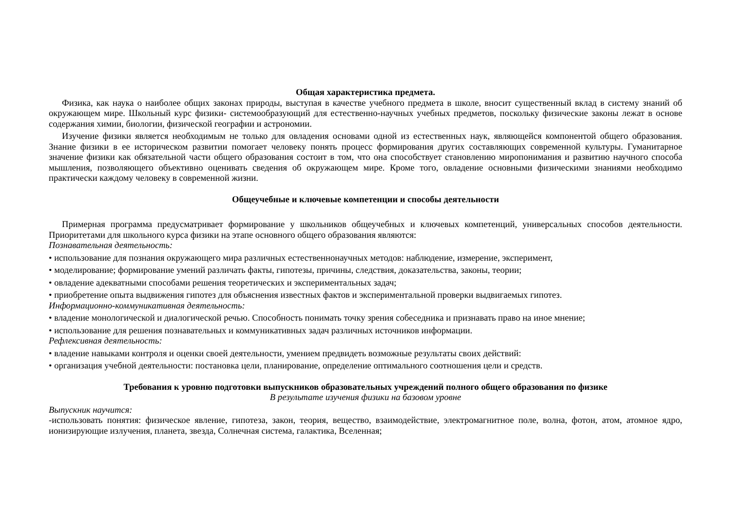Общая характеристика предмета.
Физика, как наука о наиболее общих законах природы, выступая в качестве учебного предмета в школе, вносит существенный вклад в систему знаний об окружающем мире. Школьный курс физики- системообразующий для естественно-научных учебных предметов, поскольку физические законы лежат в основе содержания химии, биологии, физической географии и астрономии.
Изучение физики является необходимым не только для овладения основами одной из естественных наук, являющейся компонентой общего образования. Знание физики в ее историческом развитии помогает человеку понять процесс формирования других составляющих современной культуры. Гуманитарное значение физики как обязательной части общего образования состоит в том, что она способствует становлению миропонимания и развитию научного способа мышления, позволяющего объективно оценивать сведения об окружающем мире. Кроме того, овладение основными физическими знаниями необходимо практически каждому человеку в современной жизни.
Общеучебные и ключевые компетенции и способы деятельности
Примерная программа предусматривает формирование у школьников общеучебных и ключевых компетенций, универсальных способов деятельности. Приоритетами для школьного курса физики на этапе основного общего образования являются:
Познавательная деятельность:
• использование для познания окружающего мира различных естественнонаучных методов: наблюдение, измерение, эксперимент,
• моделирование; формирование умений различать факты, гипотезы, причины, следствия, доказательства, законы, теории;
• овладение адекватными способами решения теоретических и экспериментальных задач;
• приобретение опыта выдвижения гипотез для объяснения известных фактов и экспериментальной проверки выдвигаемых гипотез.
Информационно-коммуникативная деятельность:
• владение монологической и диалогической речью. Способность понимать точку зрения собеседника и признавать право на иное мнение;
• использование для решения познавательных и коммуникативных задач различных источников информации.
Рефлексивная деятельность:
• владение навыками контроля и оценки своей деятельности, умением предвидеть возможные результаты своих действий:
• организация учебной деятельности: постановка цели, планирование, определение оптимального соотношения цели и средств.
Требования к уровню подготовки выпускников образовательных учреждений полного общего образования по физике
В результате изучения физики на базовом уровне
Выпускник научится:
-использовать понятия: физическое явление, гипотеза, закон, теория, вещество, взаимодействие, электромагнитное поле, волна, фотон, атом, атомное ядро, ионизирующие излучения, планета, звезда, Солнечная система, галактика, Вселенная;